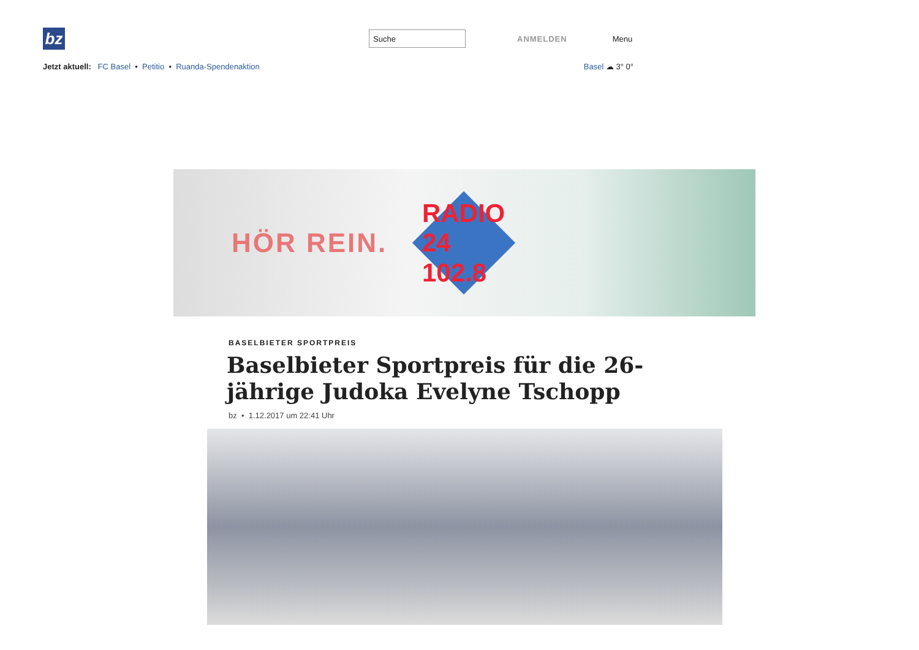bz
Suche
ANMELDEN Menu
Jetzt aktuell: FC Basel • Petitio • Ruanda-Spendenaktion
Basel ☁ 3° 0°
HÖR REIN.
RADIO 24 102.8
BASELBIETER SPORTPREIS
Baselbieter Sportpreis für die 26-jährige Judoka Evelyne Tschopp
bz • 1.12.2017 um 22:41 Uhr